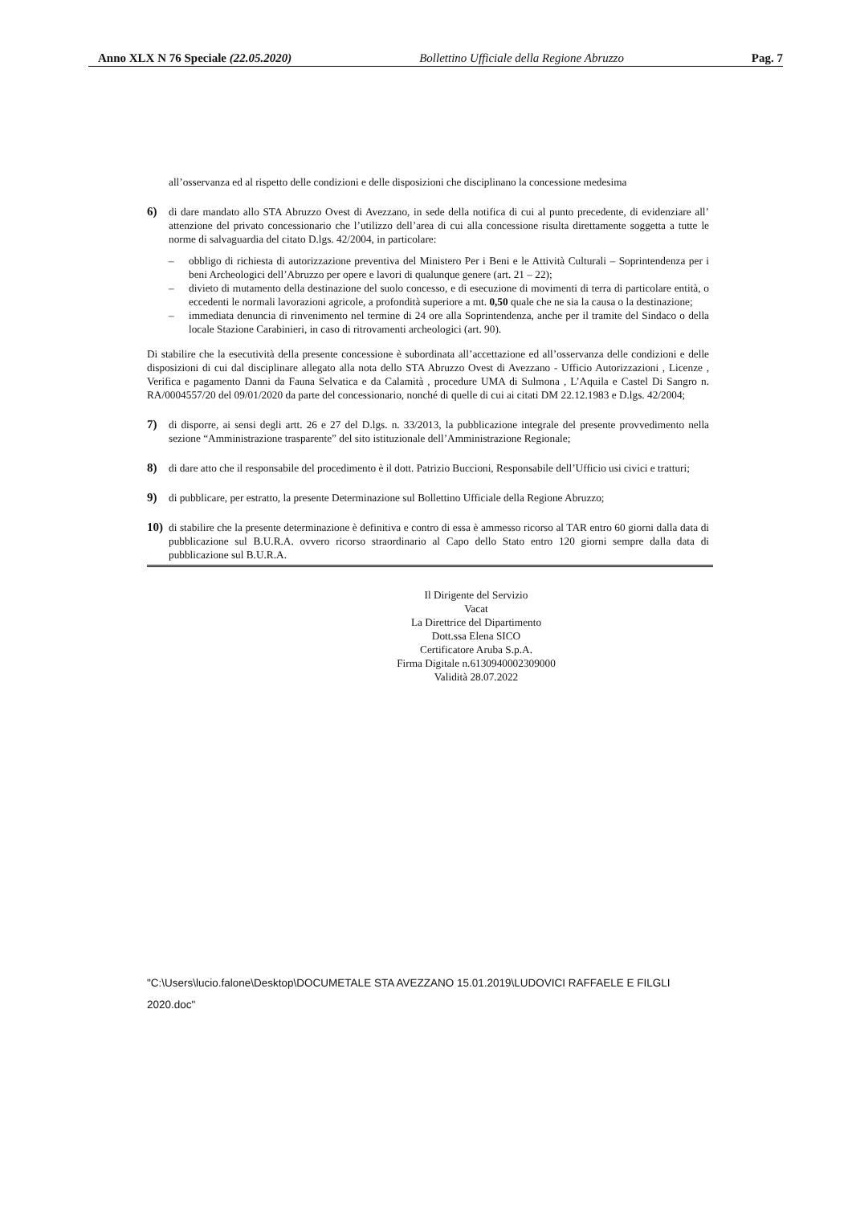Anno XLX N 76 Speciale (22.05.2020) Bollettino Ufficiale della Regione Abruzzo Pag. 7
all’osservanza ed al rispetto delle condizioni e delle disposizioni che disciplinano la concessione medesima
6) di dare mandato allo STA Abruzzo Ovest di Avezzano, in sede della notifica di cui al punto precedente, di evidenziare all’ attenzione del privato concessionario che l’utilizzo dell’area di cui alla concessione risulta direttamente soggetta a tutte le norme di salvaguardia del citato D.lgs. 42/2004, in particolare:
– obbligo di richiesta di autorizzazione preventiva del Ministero Per i Beni e le Attività Culturali – Soprintendenza per i beni Archeologici dell’Abruzzo per opere e lavori di qualunque genere (art. 21 – 22);
– divieto di mutamento della destinazione del suolo concesso, e di esecuzione di movimenti di terra di particolare entità, o eccedenti le normali lavorazioni agricole, a profondità superiore a mt. 0,50 quale che ne sia la causa o la destinazione;
– immediata denuncia di rinvenimento nel termine di 24 ore alla Soprintendenza, anche per il tramite del Sindaco o della locale Stazione Carabinieri, in caso di ritrovamenti archeologici (art. 90).
Di stabilire che la esecutività della presente concessione è subordinata all’accettazione ed all’osservanza delle condizioni e delle disposizioni di cui dal disciplinare allegato alla nota dello STA Abruzzo Ovest di Avezzano - Ufficio Autorizzazioni , Licenze , Verifica e pagamento Danni da Fauna Selvatica e da Calamità , procedure UMA di Sulmona , L’Aquila e Castel Di Sangro n. RA/0004557/20 del 09/01/2020 da parte del concessionario, nonché di quelle di cui ai citati DM 22.12.1983 e D.lgs. 42/2004;
7) di disporre, ai sensi degli artt. 26 e 27 del D.lgs. n. 33/2013, la pubblicazione integrale del presente provvedimento nella sezione “Amministrazione trasparente” del sito istituzionale dell’Amministrazione Regionale;
8) di dare atto che il responsabile del procedimento è il dott. Patrizio Buccioni, Responsabile dell’Ufficio usi civici e tratturi;
9) di pubblicare, per estratto, la presente Determinazione sul Bollettino Ufficiale della Regione Abruzzo;
10) di stabilire che la presente determinazione è definitiva e contro di essa è ammesso ricorso al TAR entro 60 giorni dalla data di pubblicazione sul B.U.R.A. ovvero ricorso straordinario al Capo dello Stato entro 120 giorni sempre dalla data di pubblicazione sul B.U.R.A.
Il Dirigente del Servizio
Vacat
La Direttrice del Dipartimento
Dott.ssa Elena SICO
Certificatore Aruba S.p.A.
Firma Digitale n.6130940002309000
Validità 28.07.2022
"C:\Users\lucio.falone\Desktop\DOCUMETALE STA AVEZZANO 15.01.2019\LUDOVICI RAFFAELE E FILGLI 2020.doc"